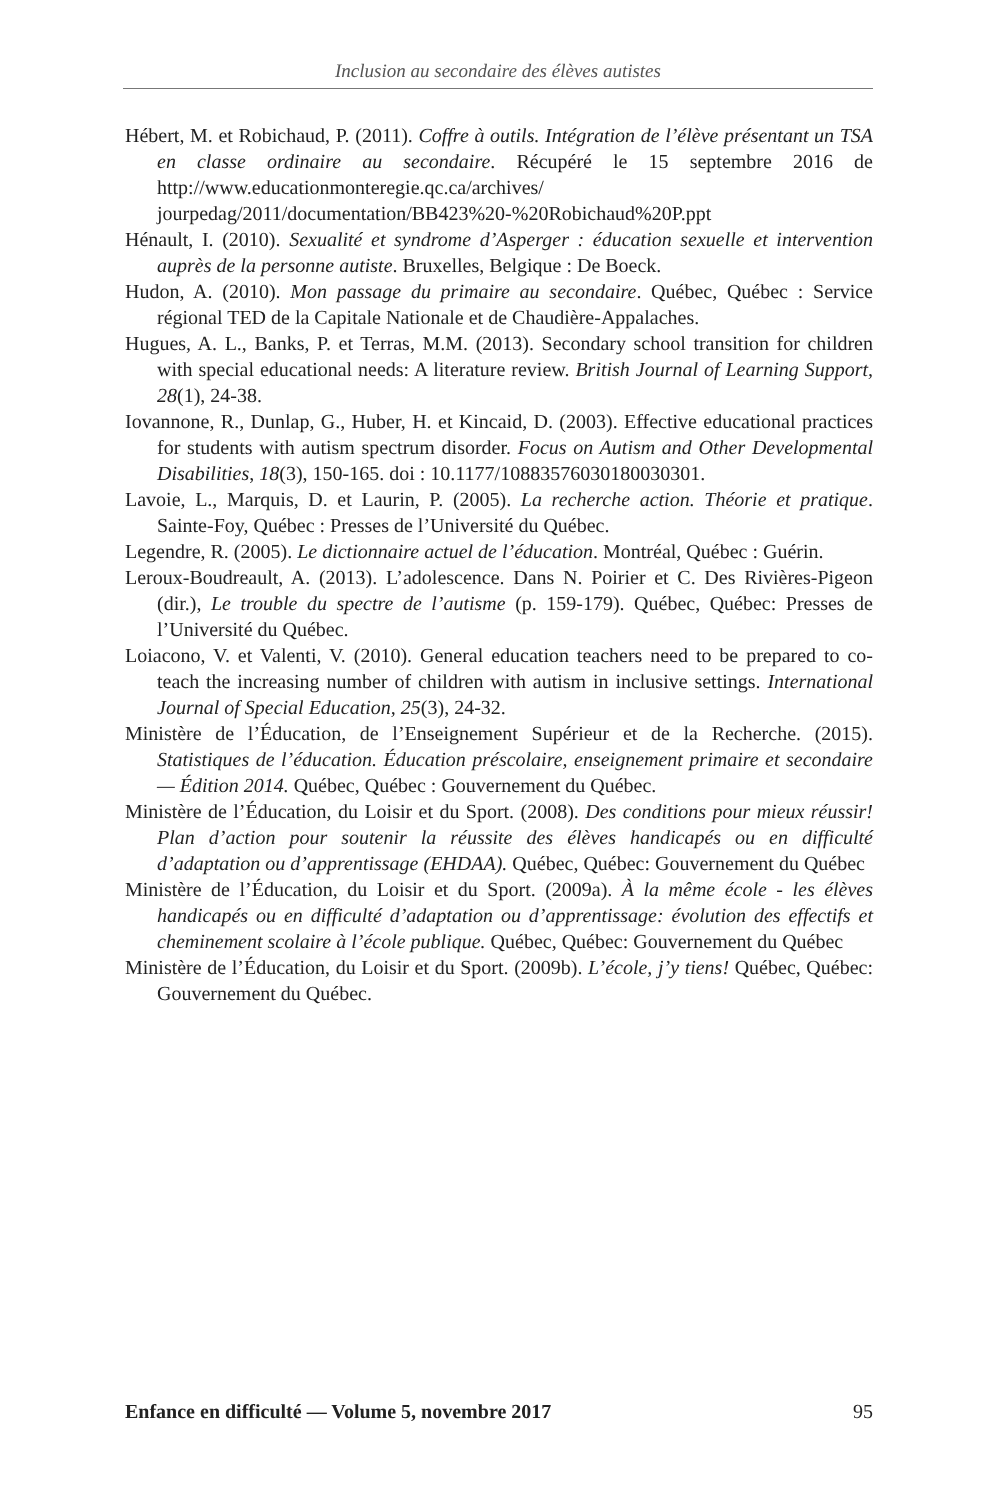Inclusion au secondaire des élèves autistes
Hébert, M. et Robichaud, P. (2011). Coffre à outils. Intégration de l’élève présentant un TSA en classe ordinaire au secondaire. Récupéré le 15 septembre 2016 de http://www.educationmonteregie.qc.ca/archives/ jourpedag/2011/documentation/BB423%20-%20Robichaud%20P.ppt
Hénault, I. (2010). Sexualité et syndrome d’Asperger : éducation sexuelle et intervention auprès de la personne autiste. Bruxelles, Belgique : De Boeck.
Hudon, A. (2010). Mon passage du primaire au secondaire. Québec, Québec : Service régional TED de la Capitale Nationale et de Chaudière-Appalaches.
Hugues, A. L., Banks, P. et Terras, M.M. (2013). Secondary school transition for children with special educational needs: A literature review. British Journal of Learning Support, 28(1), 24-38.
Iovannone, R., Dunlap, G., Huber, H. et Kincaid, D. (2003). Effective educational practices for students with autism spectrum disorder. Focus on Autism and Other Developmental Disabilities, 18(3), 150-165. doi : 10.1177/10883576030180030301.
Lavoie, L., Marquis, D. et Laurin, P. (2005). La recherche action. Théorie et pratique. Sainte-Foy, Québec : Presses de l’Université du Québec.
Legendre, R. (2005). Le dictionnaire actuel de l’éducation. Montréal, Québec : Guérin.
Leroux-Boudreault, A. (2013). L’adolescence. Dans N. Poirier et C. Des Rivières-Pigeon (dir.), Le trouble du spectre de l’autisme (p. 159-179). Québec, Québec: Presses de l’Université du Québec.
Loiacono, V. et Valenti, V. (2010). General education teachers need to be prepared to co-teach the increasing number of children with autism in inclusive settings. International Journal of Special Education, 25(3), 24-32.
Ministère de l’Éducation, de l’Enseignement Supérieur et de la Recherche. (2015). Statistiques de l’éducation. Éducation préscolaire, enseignement primaire et secondaire — Édition 2014. Québec, Québec : Gouvernement du Québec.
Ministère de l’Éducation, du Loisir et du Sport. (2008). Des conditions pour mieux réussir! Plan d’action pour soutenir la réussite des élèves handicapés ou en difficulté d’adaptation ou d’apprentissage (EHDAA). Québec, Québec: Gouvernement du Québec
Ministère de l’Éducation, du Loisir et du Sport. (2009a). À la même école - les élèves handicapés ou en difficulté d’adaptation ou d’apprentissage: évolution des effectifs et cheminement scolaire à l’école publique. Québec, Québec: Gouvernement du Québec
Ministère de l’Éducation, du Loisir et du Sport. (2009b). L’école, j’y tiens! Québec, Québec: Gouvernement du Québec.
Enfance en difficulté — Volume 5, novembre 2017 95